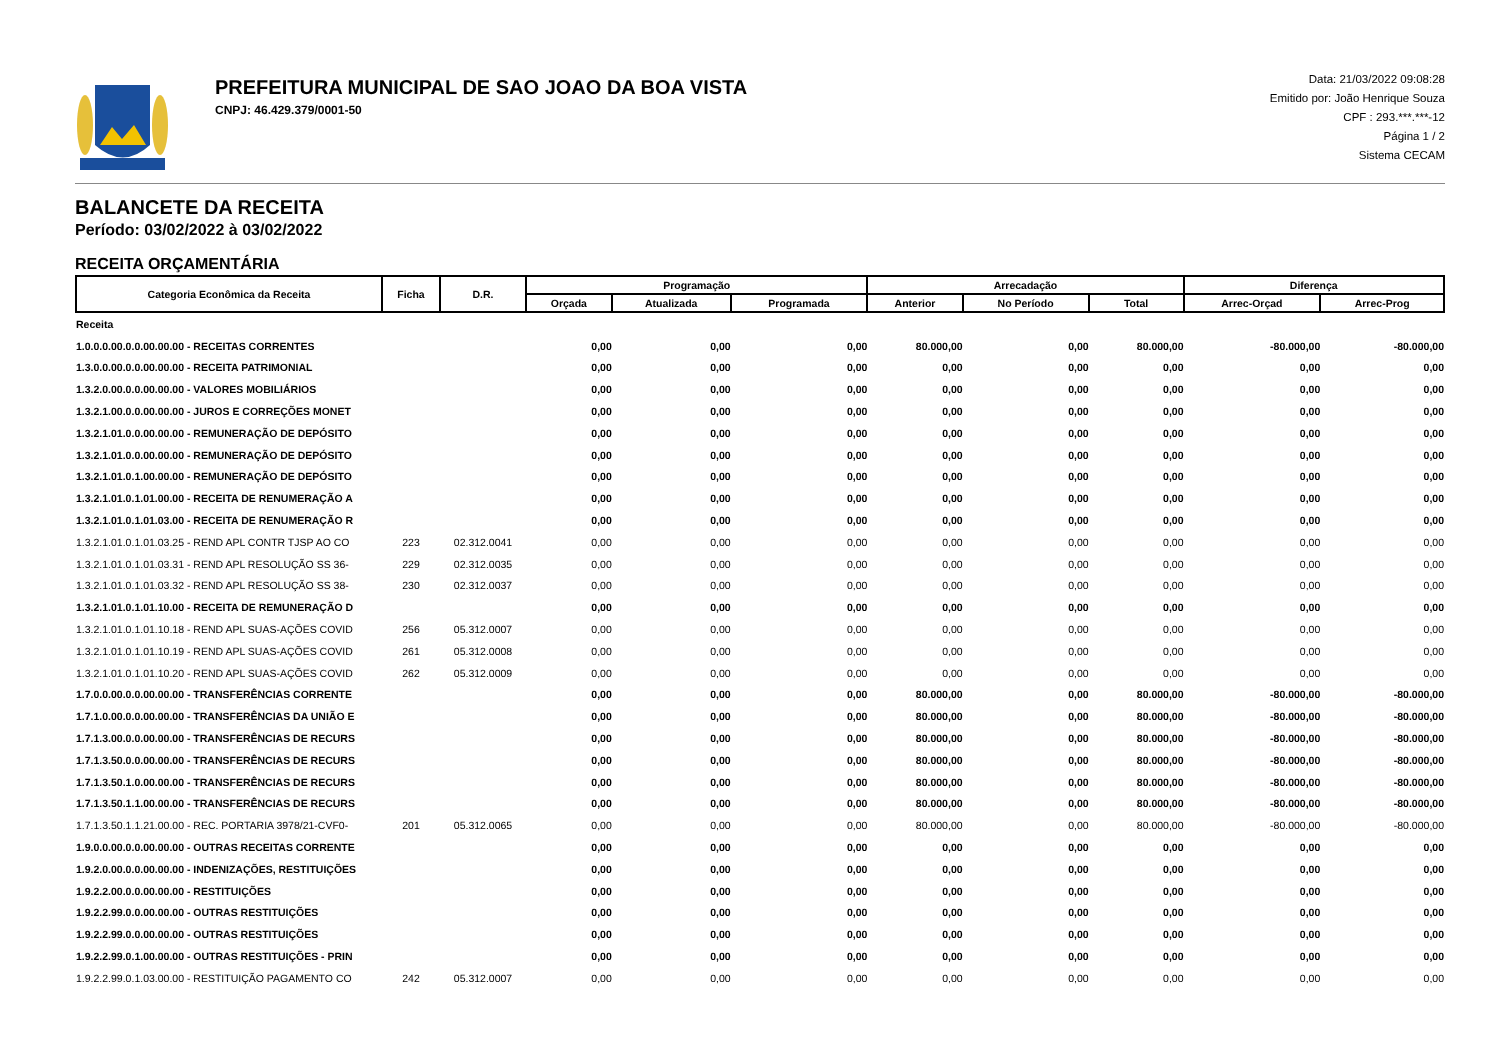PREFEITURA MUNICIPAL DE SAO JOAO DA BOA VISTA
CNPJ: 46.429.379/0001-50
Data: 21/03/2022 09:08:28
Emitido por: João Henrique Souza
CPF : 293.***.***-12
Página 1 / 2
Sistema CECAM
BALANCETE DA RECEITA
Período: 03/02/2022 à 03/02/2022
RECEITA ORÇAMENTÁRIA
| Categoria Econômica da Receita | Ficha | D.R. | Programação | | | Arrecadação | | | Diferença | |
| --- | --- | --- | --- | --- | --- | --- | --- | --- | --- | --- |
| | | | Orçada | Atualizada | Programada | Anterior | No Período | Total | Arrec-Orçad | Arrec-Prog |
| Receita | | | | | | | | | | |
| 1.0.0.0.00.0.0.00.00.00 - RECEITAS CORRENTES | | | 0,00 | 0,00 | 0,00 | 80.000,00 | 0,00 | 80.000,00 | -80.000,00 | -80.000,00 |
| 1.3.0.0.00.0.0.00.00.00 - RECEITA PATRIMONIAL | | | 0,00 | 0,00 | 0,00 | 0,00 | 0,00 | 0,00 | 0,00 | 0,00 |
| 1.3.2.0.00.0.0.00.00.00 - VALORES MOBILIÁRIOS | | | 0,00 | 0,00 | 0,00 | 0,00 | 0,00 | 0,00 | 0,00 | 0,00 |
| 1.3.2.1.00.0.0.00.00.00 - JUROS E CORREÇÕES MONET | | | 0,00 | 0,00 | 0,00 | 0,00 | 0,00 | 0,00 | 0,00 | 0,00 |
| 1.3.2.1.01.0.0.00.00.00 - REMUNERAÇÃO DE DEPÓSITO | | | 0,00 | 0,00 | 0,00 | 0,00 | 0,00 | 0,00 | 0,00 | 0,00 |
| 1.3.2.1.01.0.0.00.00.00 - REMUNERAÇÃO DE DEPÓSITO | | | 0,00 | 0,00 | 0,00 | 0,00 | 0,00 | 0,00 | 0,00 | 0,00 |
| 1.3.2.1.01.0.1.00.00.00 - REMUNERAÇÃO DE DEPÓSITO | | | 0,00 | 0,00 | 0,00 | 0,00 | 0,00 | 0,00 | 0,00 | 0,00 |
| 1.3.2.1.01.0.1.01.00.00 - RECEITA DE RENUMERAÇÃO A | | | 0,00 | 0,00 | 0,00 | 0,00 | 0,00 | 0,00 | 0,00 | 0,00 |
| 1.3.2.1.01.0.1.01.03.00 - RECEITA DE RENUMERAÇÃO R | | | 0,00 | 0,00 | 0,00 | 0,00 | 0,00 | 0,00 | 0,00 | 0,00 |
| 1.3.2.1.01.0.1.01.03.25 - REND APL CONTR TJSP AO CO | 223 | 02.312.0041 | 0,00 | 0,00 | 0,00 | 0,00 | 0,00 | 0,00 | 0,00 | 0,00 |
| 1.3.2.1.01.0.1.01.03.31 - REND APL RESOLUÇÃO SS 36- | 229 | 02.312.0035 | 0,00 | 0,00 | 0,00 | 0,00 | 0,00 | 0,00 | 0,00 | 0,00 |
| 1.3.2.1.01.0.1.01.03.32 - REND APL RESOLUÇÃO SS 38- | 230 | 02.312.0037 | 0,00 | 0,00 | 0,00 | 0,00 | 0,00 | 0,00 | 0,00 | 0,00 |
| 1.3.2.1.01.0.1.01.10.00 - RECEITA DE REMUNERAÇÃO D | | | 0,00 | 0,00 | 0,00 | 0,00 | 0,00 | 0,00 | 0,00 | 0,00 |
| 1.3.2.1.01.0.1.01.10.18 - REND APL SUAS-AÇÕES COVID | 256 | 05.312.0007 | 0,00 | 0,00 | 0,00 | 0,00 | 0,00 | 0,00 | 0,00 | 0,00 |
| 1.3.2.1.01.0.1.01.10.19 - REND APL SUAS-AÇÕES COVID | 261 | 05.312.0008 | 0,00 | 0,00 | 0,00 | 0,00 | 0,00 | 0,00 | 0,00 | 0,00 |
| 1.3.2.1.01.0.1.01.10.20 - REND APL SUAS-AÇÕES COVID | 262 | 05.312.0009 | 0,00 | 0,00 | 0,00 | 0,00 | 0,00 | 0,00 | 0,00 | 0,00 |
| 1.7.0.0.00.0.0.00.00.00 - TRANSFERÊNCIAS CORRENTE | | | 0,00 | 0,00 | 0,00 | 80.000,00 | 0,00 | 80.000,00 | -80.000,00 | -80.000,00 |
| 1.7.1.0.00.0.0.00.00.00 - TRANSFERÊNCIAS DA UNIÃO E | | | 0,00 | 0,00 | 0,00 | 80.000,00 | 0,00 | 80.000,00 | -80.000,00 | -80.000,00 |
| 1.7.1.3.00.0.0.00.00.00 - TRANSFERÊNCIAS DE RECURS | | | 0,00 | 0,00 | 0,00 | 80.000,00 | 0,00 | 80.000,00 | -80.000,00 | -80.000,00 |
| 1.7.1.3.50.0.0.00.00.00 - TRANSFERÊNCIAS DE RECURS | | | 0,00 | 0,00 | 0,00 | 80.000,00 | 0,00 | 80.000,00 | -80.000,00 | -80.000,00 |
| 1.7.1.3.50.1.0.00.00.00 - TRANSFERÊNCIAS DE RECURS | | | 0,00 | 0,00 | 0,00 | 80.000,00 | 0,00 | 80.000,00 | -80.000,00 | -80.000,00 |
| 1.7.1.3.50.1.1.00.00.00 - TRANSFERÊNCIAS DE RECURS | | | 0,00 | 0,00 | 0,00 | 80.000,00 | 0,00 | 80.000,00 | -80.000,00 | -80.000,00 |
| 1.7.1.3.50.1.1.21.00.00 - REC. PORTARIA 3978/21-CVF0- | 201 | 05.312.0065 | 0,00 | 0,00 | 0,00 | 80.000,00 | 0,00 | 80.000,00 | -80.000,00 | -80.000,00 |
| 1.9.0.0.00.0.0.00.00.00 - OUTRAS RECEITAS CORRENTE | | | 0,00 | 0,00 | 0,00 | 0,00 | 0,00 | 0,00 | 0,00 | 0,00 |
| 1.9.2.0.00.0.0.00.00.00 - INDENIZAÇÕES, RESTITUIÇÕES | | | 0,00 | 0,00 | 0,00 | 0,00 | 0,00 | 0,00 | 0,00 | 0,00 |
| 1.9.2.2.00.0.0.00.00.00 - RESTITUIÇÕES | | | 0,00 | 0,00 | 0,00 | 0,00 | 0,00 | 0,00 | 0,00 | 0,00 |
| 1.9.2.2.99.0.0.00.00.00 - OUTRAS RESTITUIÇÕES | | | 0,00 | 0,00 | 0,00 | 0,00 | 0,00 | 0,00 | 0,00 | 0,00 |
| 1.9.2.2.99.0.0.00.00.00 - OUTRAS RESTITUIÇÕES | | | 0,00 | 0,00 | 0,00 | 0,00 | 0,00 | 0,00 | 0,00 | 0,00 |
| 1.9.2.2.99.0.1.00.00.00 - OUTRAS RESTITUIÇÕES - PRIN | | | 0,00 | 0,00 | 0,00 | 0,00 | 0,00 | 0,00 | 0,00 | 0,00 |
| 1.9.2.2.99.0.1.03.00.00 - RESTITUIÇÃO PAGAMENTO CO | 242 | 05.312.0007 | 0,00 | 0,00 | 0,00 | 0,00 | 0,00 | 0,00 | 0,00 | 0,00 |